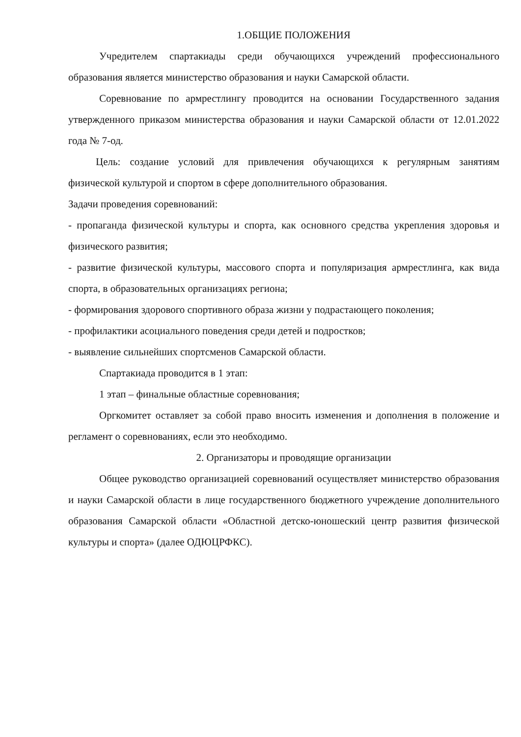1.ОБЩИЕ ПОЛОЖЕНИЯ
Учредителем спартакиады среди обучающихся учреждений профессионального образования является министерство образования и науки Самарской области.
Соревнование по армрестлингу проводится на основании Государственного задания утвержденного приказом министерства образования и науки Самарской области от 12.01.2022 года № 7-од.
Цель: создание условий для привлечения обучающихся к регулярным занятиям физической культурой и спортом в сфере дополнительного образования.
Задачи проведения соревнований:
- пропаганда физической культуры и спорта, как основного средства укрепления здоровья и физического развития;
- развитие физической культуры, массового спорта и популяризация армрестлинга, как вида спорта, в образовательных организациях региона;
- формирования здорового спортивного образа жизни у подрастающего поколения;
- профилактики асоциального поведения среди детей и подростков;
- выявление сильнейших спортсменов Самарской области.
Спартакиада проводится в 1 этап:
1 этап – финальные областные соревнования;
Оргкомитет оставляет за собой право вносить изменения и дополнения в положение и регламент о соревнованиях, если это необходимо.
2. Организаторы и проводящие организации
Общее руководство организацией соревнований осуществляет министерство образования и науки Самарской области в лице государственного бюджетного учреждение дополнительного образования Самарской области «Областной детско-юношеский центр развития физической культуры и спорта» (далее ОДЮЦРФКС).